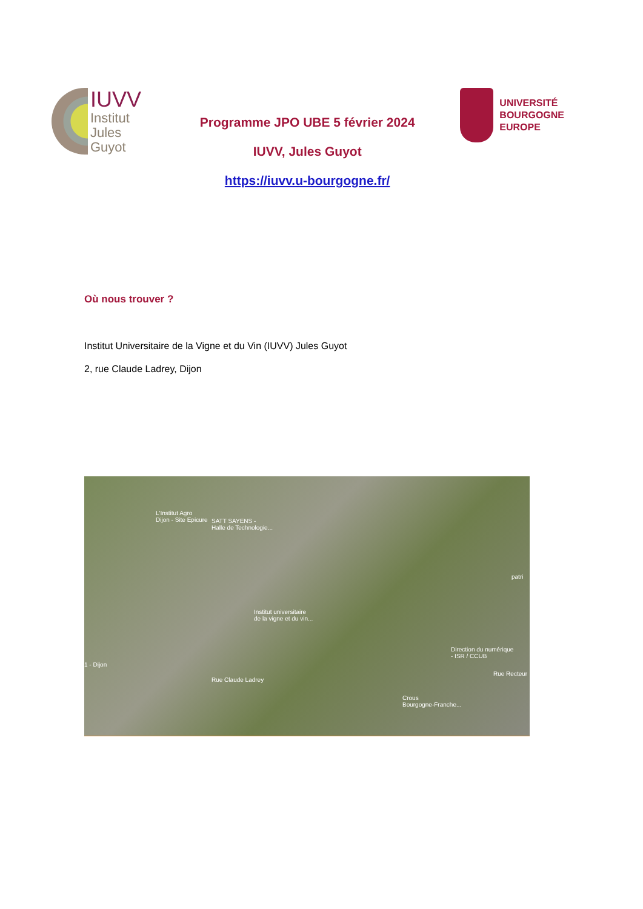IUVV
Institut
Jules
Guyot
Programme JPO UBE 5 février 2024
IUVV, Jules Guyot
https://iuvv.u-bourgogne.fr/
UNIVERSITÉ
BOURGOGNE
EUROPE
Où nous trouver ?
Institut Universitaire de la Vigne et du Vin (IUVV) Jules Guyot
2, rue Claude Ladrey, Dijon
L'Institut Agro
Dijon - Site Epicure SATT SAYENS -
Halle de Technologie...
Institut universitaire
de la vigne et du vin...
1 - Dijon
Rue Claude Ladrey
Direction du numérique
- ISR / CCUB
Crous
Bourgogne-Franche...
Rue Recteur
patri